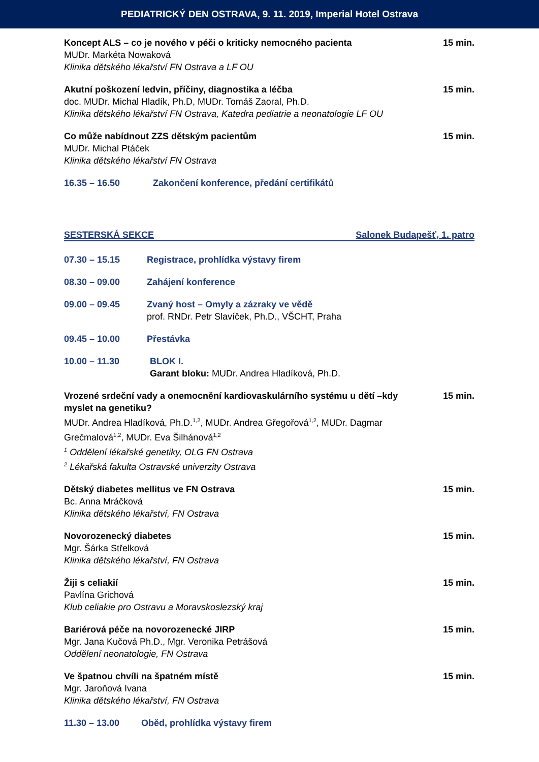PEDIATRICKÝ DEN OSTRAVA, 9. 11. 2019, Imperial Hotel Ostrava
Koncept ALS – co je nového v péči o kriticky nemocného pacienta
MUDr. Markéta Nowaková
Klinika dětského lékařství FN Ostrava a LF OU
15 min.
Akutní poškození ledvin, příčiny, diagnostika a léčba
doc. MUDr. Michal Hladík, Ph.D, MUDr. Tomáš Zaoral, Ph.D.
Klinika dětského lékařství FN Ostrava, Katedra pediatrie a neonatologie LF OU
15 min.
Co může nabídnout ZZS dětským pacientům
MUDr. Michal Ptáček
Klinika dětského lékařství FN Ostrava
15 min.
16.35 – 16.50 Zakončení konference, předání certifikátů
SESTERSKÁ SEKCE Salonek Budapešť, 1. patro
07.30 – 15.15 Registrace, prohlídka výstavy firem
08.30 – 09.00 Zahájení konference
09.00 – 09.45 Zvaný host – Omyly a zázraky ve vědě
prof. RNDr. Petr Slavíček, Ph.D., VŠCHT, Praha
09.45 – 10.00 Přestávka
10.00 – 11.30 BLOK I.
Garant bloku: MUDr. Andrea Hladíková, Ph.D.
Vrozené srdeční vady a onemocnění kardiovaskulárního systému u dětí –kdy myslet na genetiku?
MUDr. Andrea Hladíková, Ph.D.<sup>1,2</sup>, MUDr. Andrea Gřegořová<sup>1,2</sup>, MUDr. Dagmar Grečmalová<sup>1,2</sup>, MUDr. Eva Šilhánová<sup>1,2</sup>
<sup>1</sup> Oddělení lékařské genetiky, OLG FN Ostrava
<sup>2</sup> Lékařská fakulta Ostravské univerzity Ostrava
15 min.
Dětský diabetes mellitus ve FN Ostrava
Bc. Anna Mráčková
Klinika dětského lékařství, FN Ostrava
15 min.
Novorozenecký diabetes
Mgr. Šárka Střelková
Klinika dětského lékařství, FN Ostrava
15 min.
Žiji s celiakií
Pavlína Grichová
Klub celiakie pro Ostravu a Moravskoslezský kraj
15 min.
Bariérová péče na novorozenecké JIRP
Mgr. Jana Kučová Ph.D., Mgr. Veronika Petrášová
Oddělení neonatologie, FN Ostrava
15 min.
Ve špatnou chvíli na špatném místě
Mgr. Jaroňová Ivana
Klinika dětského lékařství, FN Ostrava
15 min.
11.30 – 13.00 Oběd, prohlídka výstavy firem